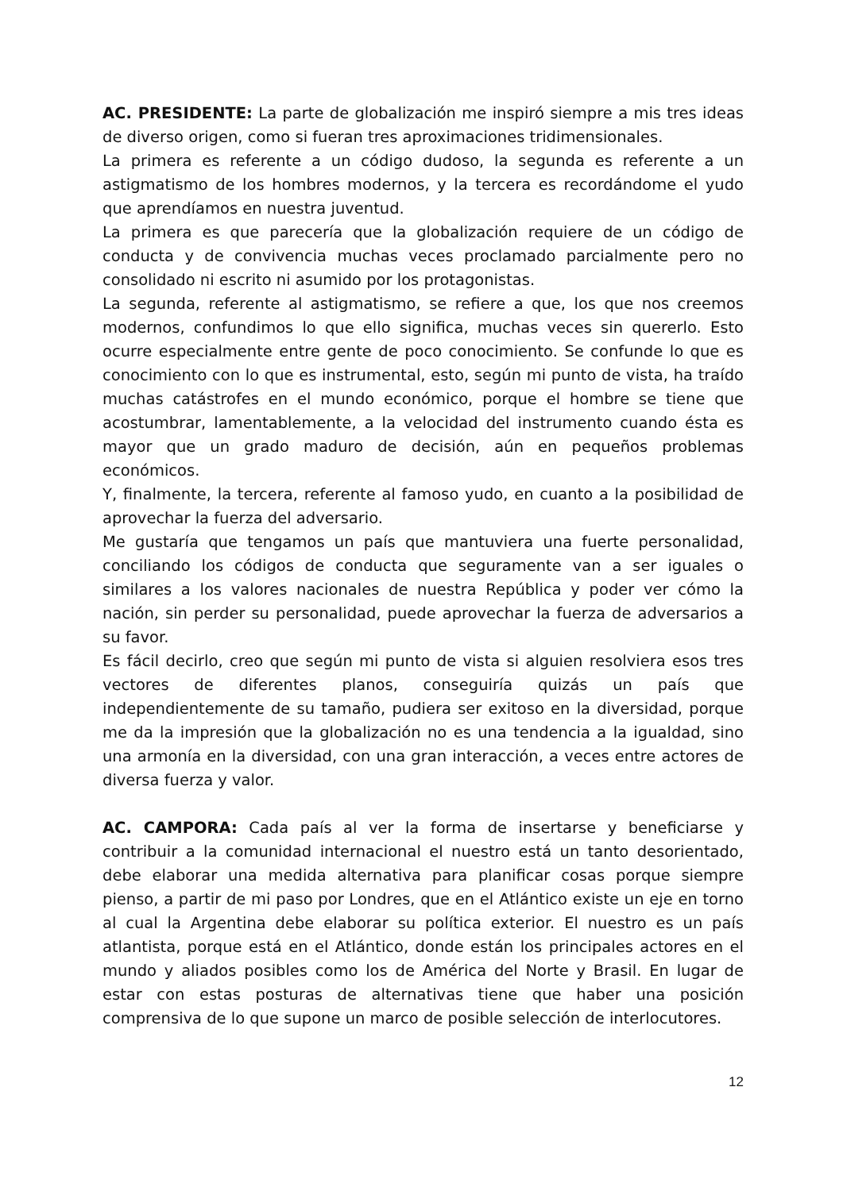AC. PRESIDENTE: La parte de globalización me inspiró siempre a mis tres ideas de diverso origen, como si fueran tres aproximaciones tridimensionales.
La primera es referente a un código dudoso, la segunda es referente a un astigmatismo de los hombres modernos, y la tercera es recordándome el yudo que aprendíamos en nuestra juventud.
La primera es que parecería que la globalización requiere de un código de conducta y de convivencia muchas veces proclamado parcialmente pero no consolidado ni escrito ni asumido por los protagonistas.
La segunda, referente al astigmatismo, se refiere a que, los que nos creemos modernos, confundimos lo que ello significa, muchas veces sin quererlo. Esto ocurre especialmente entre gente de poco conocimiento. Se confunde lo que es conocimiento con lo que es instrumental, esto, según mi punto de vista, ha traído muchas catástrofes en el mundo económico, porque el hombre se tiene que acostumbrar, lamentablemente, a la velocidad del instrumento cuando ésta es mayor que un grado maduro de decisión, aún en pequeños problemas económicos.
Y, finalmente, la tercera, referente al famoso yudo, en cuanto a la posibilidad de aprovechar la fuerza del adversario.
Me gustaría que tengamos un país que mantuviera una fuerte personalidad, conciliando los códigos de conducta que seguramente van a ser iguales o similares a los valores nacionales de nuestra República y poder ver cómo la nación, sin perder su personalidad, puede aprovechar la fuerza de adversarios a su favor.
Es fácil decirlo, creo que según mi punto de vista si alguien resolviera esos tres vectores de diferentes planos, conseguiría quizás un país que independientemente de su tamaño, pudiera ser exitoso en la diversidad, porque me da la impresión que la globalización no es una tendencia a la igualdad, sino una armonía en la diversidad, con una gran interacción, a veces entre actores de diversa fuerza y valor.
AC. CAMPORA: Cada país al ver la forma de insertarse y beneficiarse y contribuir a la comunidad internacional el nuestro está un tanto desorientado, debe elaborar una medida alternativa para planificar cosas porque siempre pienso, a partir de mi paso por Londres, que en el Atlántico existe un eje en torno al cual la Argentina debe elaborar su política exterior. El nuestro es un país atlantista, porque está en el Atlántico, donde están los principales actores en el mundo y aliados posibles como los de América del Norte y Brasil. En lugar de estar con estas posturas de alternativas tiene que haber una posición comprensiva de lo que supone un marco de posible selección de interlocutores.
12